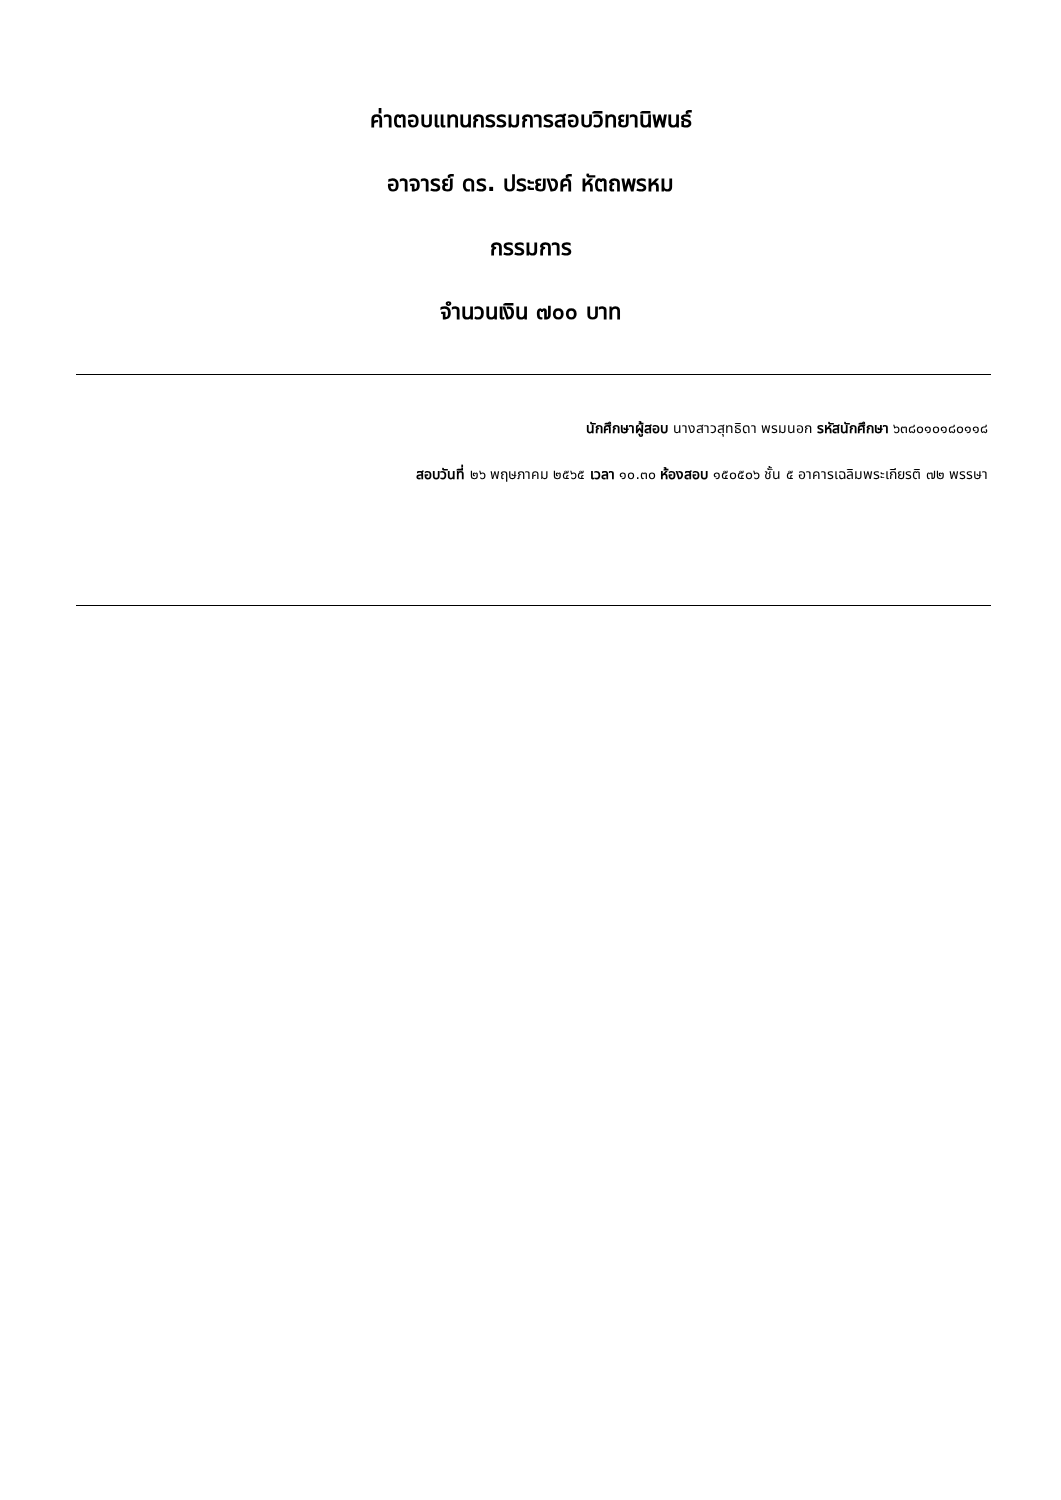ค่าตอบแทนกรรมการสอบวิทยานิพนธ์
อาจารย์ ดร. ประยงค์ หัตถพรหม
กรรมการ
จำนวนเงิน ๗๐๐ บาท
นักศึกษาผู้สอบ นางสาวสุทธิดา พรมนอก รหัสนักศึกษา ๖๓๘๐๑๐๑๘๐๑๑๘
สอบวันที่ ๒๖ พฤษภาคม ๒๕๖๕ เวลา ๑๐.๓๐ ห้องสอบ ๑๕๐๕๐๖ ชั้น ๕ อาคารเฉลิมพระเกียรติ ๗๒ พรรษา